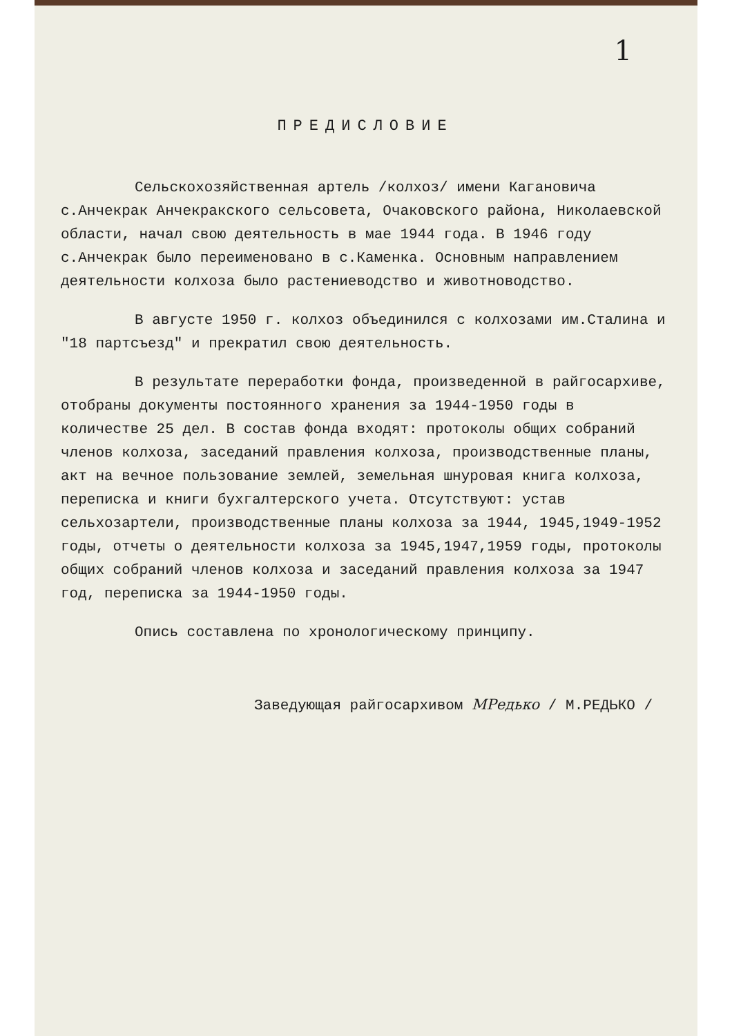1
ПРЕДИСЛОВИЕ
Сельскохозяйственная артель /колхоз/ имени Кагановича с.Анчекрак Анчекракского сельсовета, Очаковского района, Николаевской области, начал свою деятельность в мае 1944 года. В 1946 году с.Анчекрак было переименовано в с.Каменка. Основным направлением деятельности колхоза было растениеводство и животноводство.
В августе 1950 г. колхоз объединился с колхозами им.Сталина и "18 партсъезд" и прекратил свою деятельность.
В результате переработки фонда, произведенной в райгосархиве, отобраны документы постоянного хранения за 1944-1950 годы в количестве 25 дел. В состав фонда входят: протоколы общих собраний членов колхоза, заседаний правления колхоза, производственные планы, акт на вечное пользование землей, земельная шнуровая книга колхоза, переписка и книги бухгалтерского учета. Отсутствуют: устав сельхозартели, производственные планы колхоза за 1944, 1945,1949-1952 годы, отчеты о деятельности колхоза за 1945,1947,1959 годы, протоколы общих собраний членов колхоза и заседаний правления колхоза за 1947 год, переписка за 1944-1950 годы.
Опись составлена по хронологическому принципу.
Заведующая райгосархивом МРедько / М.РЕДЬКО /